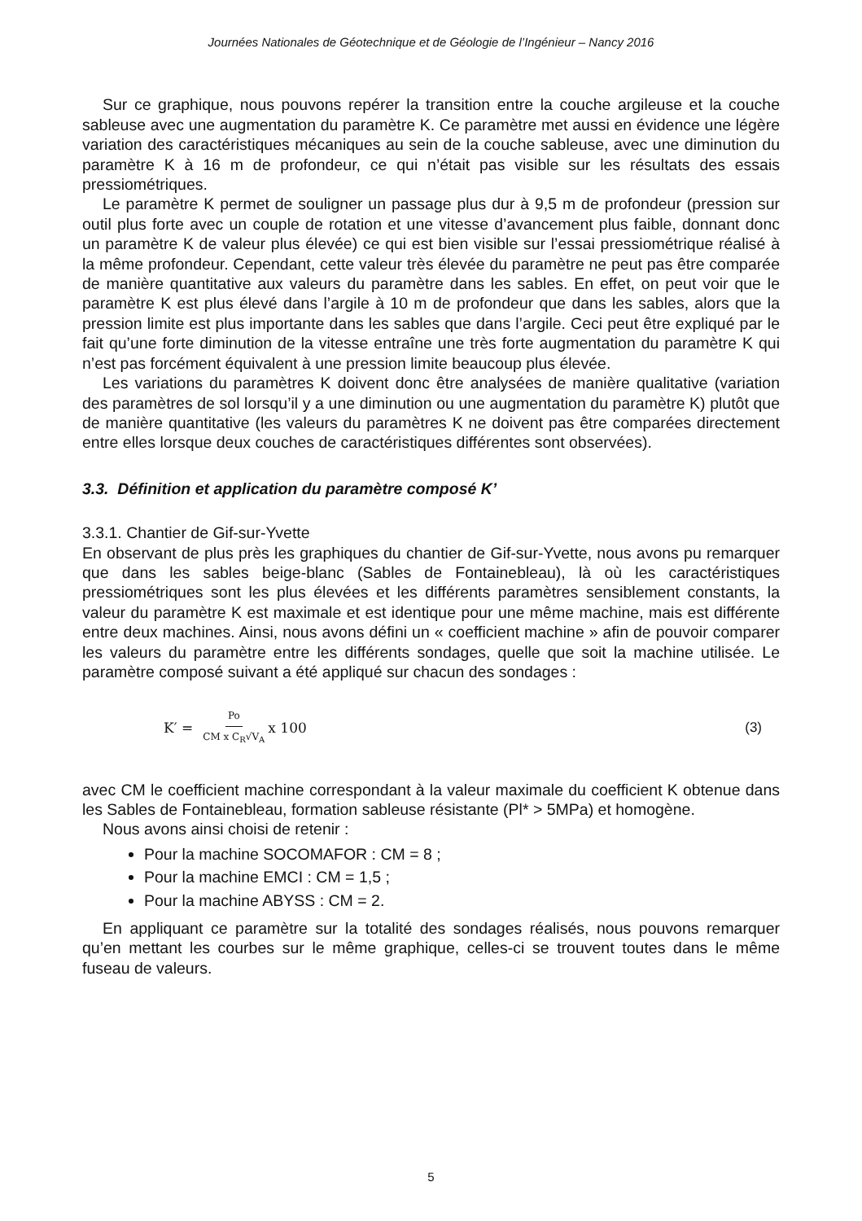Journées Nationales de Géotechnique et de Géologie de l’Ingénieur – Nancy 2016
Sur ce graphique, nous pouvons repérer la transition entre la couche argileuse et la couche sableuse avec une augmentation du paramètre K. Ce paramètre met aussi en évidence une légère variation des caractéristiques mécaniques au sein de la couche sableuse, avec une diminution du paramètre K à 16 m de profondeur, ce qui n’était pas visible sur les résultats des essais pressiométriques.
Le paramètre K permet de souligner un passage plus dur à 9,5 m de profondeur (pression sur outil plus forte avec un couple de rotation et une vitesse d’avancement plus faible, donnant donc un paramètre K de valeur plus élevée) ce qui est bien visible sur l’essai pressiométrique réalisé à la même profondeur. Cependant, cette valeur très élevée du paramètre ne peut pas être comparée de manière quantitative aux valeurs du paramètre dans les sables. En effet, on peut voir que le paramètre K est plus élevé dans l’argile à 10 m de profondeur que dans les sables, alors que la pression limite est plus importante dans les sables que dans l’argile. Ceci peut être expliqué par le fait qu’une forte diminution de la vitesse entraîne une très forte augmentation du paramètre K qui n’est pas forcément équivalent à une pression limite beaucoup plus élevée.
Les variations du paramètres K doivent donc être analysées de manière qualitative (variation des paramètres de sol lorsqu’il y a une diminution ou une augmentation du paramètre K) plutôt que de manière quantitative (les valeurs du paramètres K ne doivent pas être comparées directement entre elles lorsque deux couches de caractéristiques différentes sont observées).
3.3. Définition et application du paramètre composé K’
3.3.1. Chantier de Gif-sur-Yvette
En observant de plus près les graphiques du chantier de Gif-sur-Yvette, nous avons pu remarquer que dans les sables beige-blanc (Sables de Fontainebleau), là où les caractéristiques pressiométriques sont les plus élevées et les différents paramètres sensiblement constants, la valeur du paramètre K est maximale et est identique pour une même machine, mais est différente entre deux machines. Ainsi, nous avons défini un « coefficient machine » afin de pouvoir comparer les valeurs du paramètre entre les différents sondages, quelle que soit la machine utilisée. Le paramètre composé suivant a été appliqué sur chacun des sondages :
K′ = Po CM x C<sub>R</sub>√V<sub>A</sub> x 100 (3)
avec CM le coefficient machine correspondant à la valeur maximale du coefficient K obtenue dans les Sables de Fontainebleau, formation sableuse résistante (Pl* > 5MPa) et homogène.
Nous avons ainsi choisi de retenir :
Pour la machine SOCOMAFOR : CM = 8 ;
Pour la machine EMCI : CM = 1,5 ;
Pour la machine ABYSS : CM = 2.
En appliquant ce paramètre sur la totalité des sondages réalisés, nous pouvons remarquer qu’en mettant les courbes sur le même graphique, celles-ci se trouvent toutes dans le même fuseau de valeurs.
5